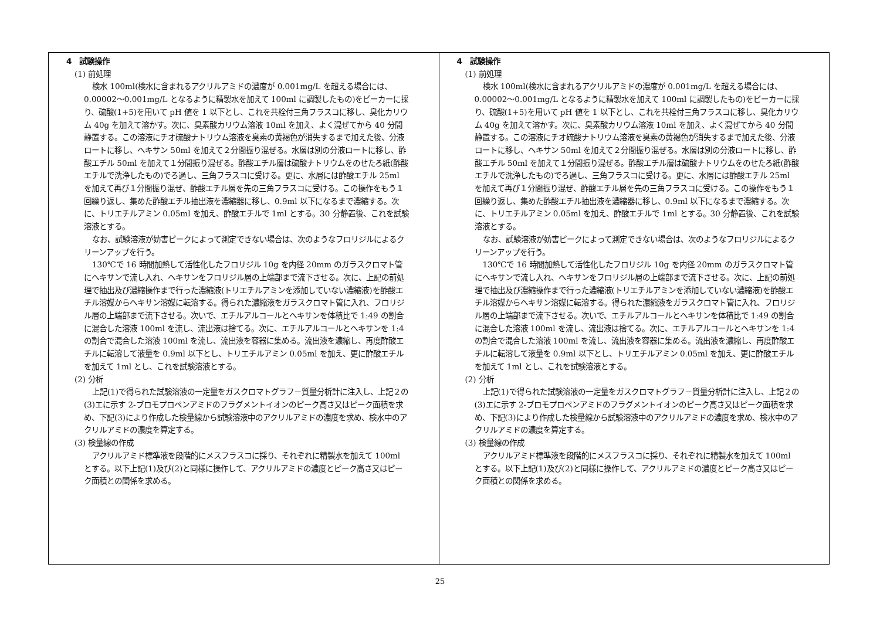| 4 試験操作 (1) 前処理 検水 100ml(検水に含まれるアクリルアミドの濃度が 0.001mg/L を超える場合には、0.00002～0.001mg/L となるように精製水を加えて 100ml に調製したもの)をビーカーに採り、硫酸(1+5)を用いて pH 値を 1 以下とし、これを共栓付三角フラスコに移し、臭化カリウム 40g を加えて溶かす。次に、臭素酸カリウム溶液 10ml を加え、よく混ぜてから 40 分間静置する。この溶液にチオ硫酸ナトリウム溶液を臭素の黄褐色が消失するまで加えた後、分液ロートに移し、ヘキサン 50ml を加えて２分間振り混ぜる。水層は別の分液ロートに移し、酢酸エチル 50ml を加えて１分間振り混ぜる。酢酸エチル層は硫酸ナトリウムをのせたろ紙(酢酸エチルで洗浄したもの)でろ過し、三角フラスコに受ける。更に、水層には酢酸エチル 25ml を加えて再び１分間振り混ぜ、酢酸エチル層を先の三角フラスコに受ける。この操作をもう１回繰り返し、集めた酢酸エチル抽出液を濃縮器に移し、0.9ml 以下になるまで濃縮する。次に、トリエチルアミン 0.05ml を加え、酢酸エチルで 1ml とする。30 分静置後、これを試験溶液とする。 なお、試験溶液が妨害ピークによって測定できない場合は、次のようなフロリジルによるクリーンアップを行う。 130℃で 16 時間加熱して活性化したフロリジル 10g を内径 20mm のガラスクロマト管にヘキサンで流し入れ、ヘキサンをフロリジル層の上端部まで流下させる。次に、上記の前処理で抽出及び濃縮操作まで行った濃縮液(トリエチルアミンを添加していない濃縮液)を酢酸エチル溶媒からヘキサン溶媒に転溶する。得られた濃縮液をガラスクロマト管に入れ、フロリジル層の上端部まで流下させる。次いで、エチルアルコールとヘキサンを体積比で 1:49 の割合に混合した溶液 100ml を流し、流出液は捨てる。次に、エチルアルコールとヘキサンを 1:4 の割合で混合した溶液 100ml を流し、流出液を容器に集める。流出液を濃縮し、再度酢酸エチルに転溶して液量を 0.9ml 以下とし、トリエチルアミン 0.05ml を加え、更に酢酸エチルを加えて 1ml とし、これを試験溶液とする。 (2) 分析 上記(1)で得られた試験溶液の一定量をガスクロマトグラフ－質量分析計に注入し、上記２の(3)エに示す 2-ブロモプロペンアミドのフラグメントイオンのピーク高さ又はピーク面積を求め、下記(3)により作成した検量線から試験溶液中のアクリルアミドの濃度を求め、検水中のアクリルアミドの濃度を算定する。 (3) 検量線の作成 アクリルアミド標準液を段階的にメスフラスコに採り、それぞれに精製水を加えて 100ml とする。以下上記(1)及び(2)と同様に操作して、アクリルアミドの濃度とピーク高さ又はピーク面積との関係を求める。 | 4 試験操作 (1) 前処理 検水 100ml(検水に含まれるアクリルアミドの濃度が 0.001mg/L を超える場合には、0.00002～0.001mg/L となるように精製水を加えて 100ml に調製したもの)をビーカーに採り、硫酸(1+5)を用いて pH 値を 1 以下とし、これを共栓付三角フラスコに移し、臭化カリウム 40g を加えて溶かす。次に、臭素酸カリウム溶液 10ml を加え、よく混ぜてから 40 分間静置する。この溶液にチオ硫酸ナトリウム溶液を臭素の黄褐色が消失するまで加えた後、分液ロートに移し、ヘキサン 50ml を加えて２分間振り混ぜる。水層は別の分液ロートに移し、酢酸エチル 50ml を加えて１分間振り混ぜる。酢酸エチル層は硫酸ナトリウムをのせたろ紙(酢酸エチルで洗浄したもの)でろ過し、三角フラスコに受ける。更に、水層には酢酸エチル 25ml を加えて再び１分間振り混ぜ、酢酸エチル層を先の三角フラスコに受ける。この操作をもう１回繰り返し、集めた酢酸エチル抽出液を濃縮器に移し、0.9ml 以下になるまで濃縮する。次に、トリエチルアミン 0.05ml を加え、酢酸エチルで 1ml とする。30 分静置後、これを試験溶液とする。 なお、試験溶液が妨害ピークによって測定できない場合は、次のようなフロリジルによるクリーンアップを行う。 130℃で 16 時間加熱して活性化したフロリジル 10g を内径 20mm のガラスクロマト管にヘキサンで流し入れ、ヘキサンをフロリジル層の上端部まで流下させる。次に、上記の前処理で抽出及び濃縮操作まで行った濃縮液(トリエチルアミンを添加していない濃縮液)を酢酸エチル溶媒からヘキサン溶媒に転溶する。得られた濃縮液をガラスクロマト管に入れ、フロリジル層の上端部まで流下させる。次いで、エチルアルコールとヘキサンを体積比で 1:49 の割合に混合した溶液 100ml を流し、流出液は捨てる。次に、エチルアルコールとヘキサンを 1:4 の割合で混合した溶液 100ml を流し、流出液を容器に集める。流出液を濃縮し、再度酢酸エチルに転溶して液量を 0.9ml 以下とし、トリエチルアミン 0.05ml を加え、更に酢酸エチルを加えて 1ml とし、これを試験溶液とする。 (2) 分析 上記(1)で得られた試験溶液の一定量をガスクロマトグラフ－質量分析計に注入し、上記２の(3)エに示す 2-ブロモプロペンアミドのフラグメントイオンのピーク高さ又はピーク面積を求め、下記(3)により作成した検量線から試験溶液中のアクリルアミドの濃度を求め、検水中のアクリルアミドの濃度を算定する。 (3) 検量線の作成 アクリルアミド標準液を段階的にメスフラスコに採り、それぞれに精製水を加えて 100ml とする。以下上記(1)及び(2)と同様に操作して、アクリルアミドの濃度とピーク高さ又はピーク面積との関係を求める。 |
25